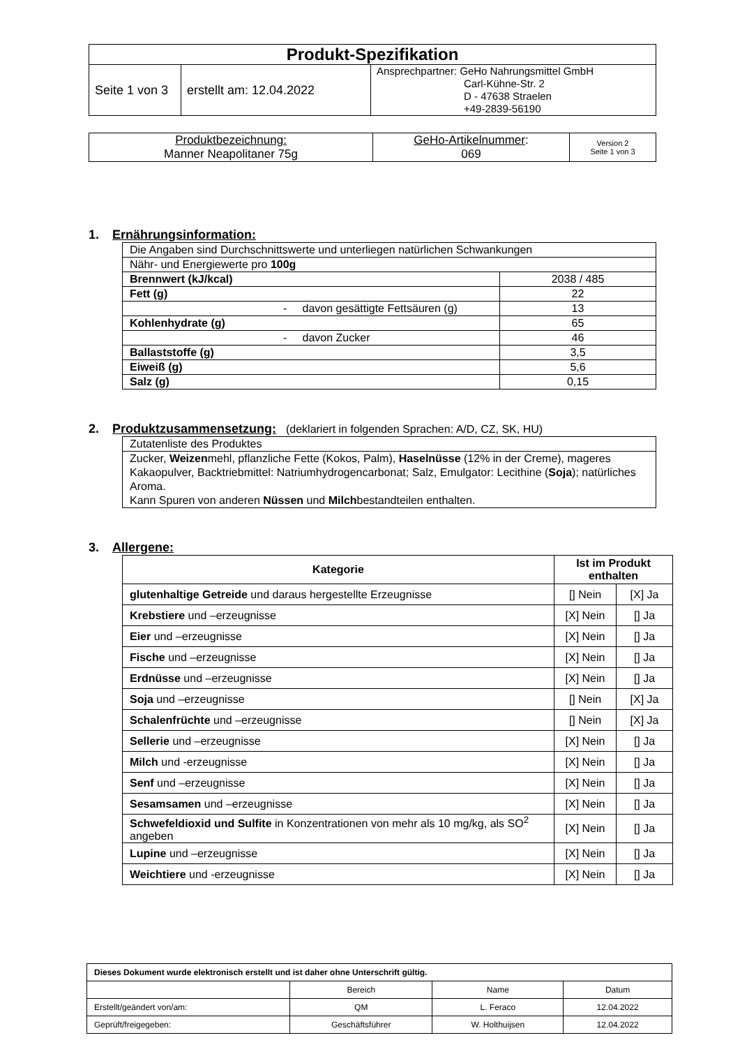| Produkt-Spezifikation | | |
| Seite 1 von 3 | erstellt am: 12.04.2022 | Ansprechpartner: GeHo Nahrungsmittel GmbH Carl-Kühne-Str. 2 D - 47638 Straelen +49-2839-56190 |
| Produktbezeichnung: Manner Neapolitaner 75g | GeHo-Artikelnummer : 069 | Version 2 Seite 1 von 3 |
1. Ernährungsinformation:
| Die Angaben sind Durchschnittswerte und unterliegen natürlichen Schwankungen | |
| Nähr- und Energiewerte pro 100g | |
| Brennwert (kJ/kcal) | 2038 / 485 |
| Fett (g) | 22 |
| - davon gesättigte Fettsäuren (g) | 13 |
| Kohlenhydrate (g) | 65 |
| - davon Zucker | 46 |
| Ballaststoffe (g) | 3,5 |
| Eiweiß (g) | 5,6 |
| Salz (g) | 0,15 |
2. Produktzusammensetzung: (deklariert in folgenden Sprachen: A/D, CZ, SK, HU)
| Zutatenliste des Produktes |
| Zucker, Weizen mehl, pflanzliche Fette (Kokos, Palm), Haselnüsse (12% in der Creme), mageres Kakaopulver, Backtriebmittel: Natriumhydrogencarbonat; Salz, Emulgator: Lecithine ( Soja ); natürliches Aroma. Kann Spuren von anderen Nüssen und Milch bestandteilen enthalten. |
3. Allergene:
| Kategorie | Ist im Produkt enthalten | |
| --- | --- | --- |
| glutenhaltige Getreide und daraus hergestellte Erzeugnisse | [] Nein | [X] Ja |
| Krebstiere und –erzeugnisse | [X] Nein | [] Ja |
| Eier und –erzeugnisse | [X] Nein | [] Ja |
| Fische und –erzeugnisse | [X] Nein | [] Ja |
| Erdnüsse und –erzeugnisse | [X] Nein | [] Ja |
| Soja und –erzeugnisse | [] Nein | [X] Ja |
| Schalenfrüchte und –erzeugnisse | [] Nein | [X] Ja |
| Sellerie und –erzeugnisse | [X] Nein | [] Ja |
| Milch und -erzeugnisse | [X] Nein | [] Ja |
| Senf und –erzeugnisse | [X] Nein | [] Ja |
| Sesamsamen und –erzeugnisse | [X] Nein | [] Ja |
| Schwefeldioxid und Sulfite in Konzentrationen von mehr als 10 mg/kg, als SO<sup>2</sup> angeben | [X] Nein | [] Ja |
| Lupine und –erzeugnisse | [X] Nein | [] Ja |
| Weichtiere und -erzeugnisse | [X] Nein | [] Ja |
| Dieses Dokument wurde elektronisch erstellt und ist daher ohne Unterschrift gültig. | | | |
| | Bereich | Name | Datum |
| Erstellt/geändert von/am: | QM | L. Feraco | 12.04.2022 |
| Geprüft/freigegeben: | Geschäftsführer | W. Holthuijsen | 12.04.2022 |